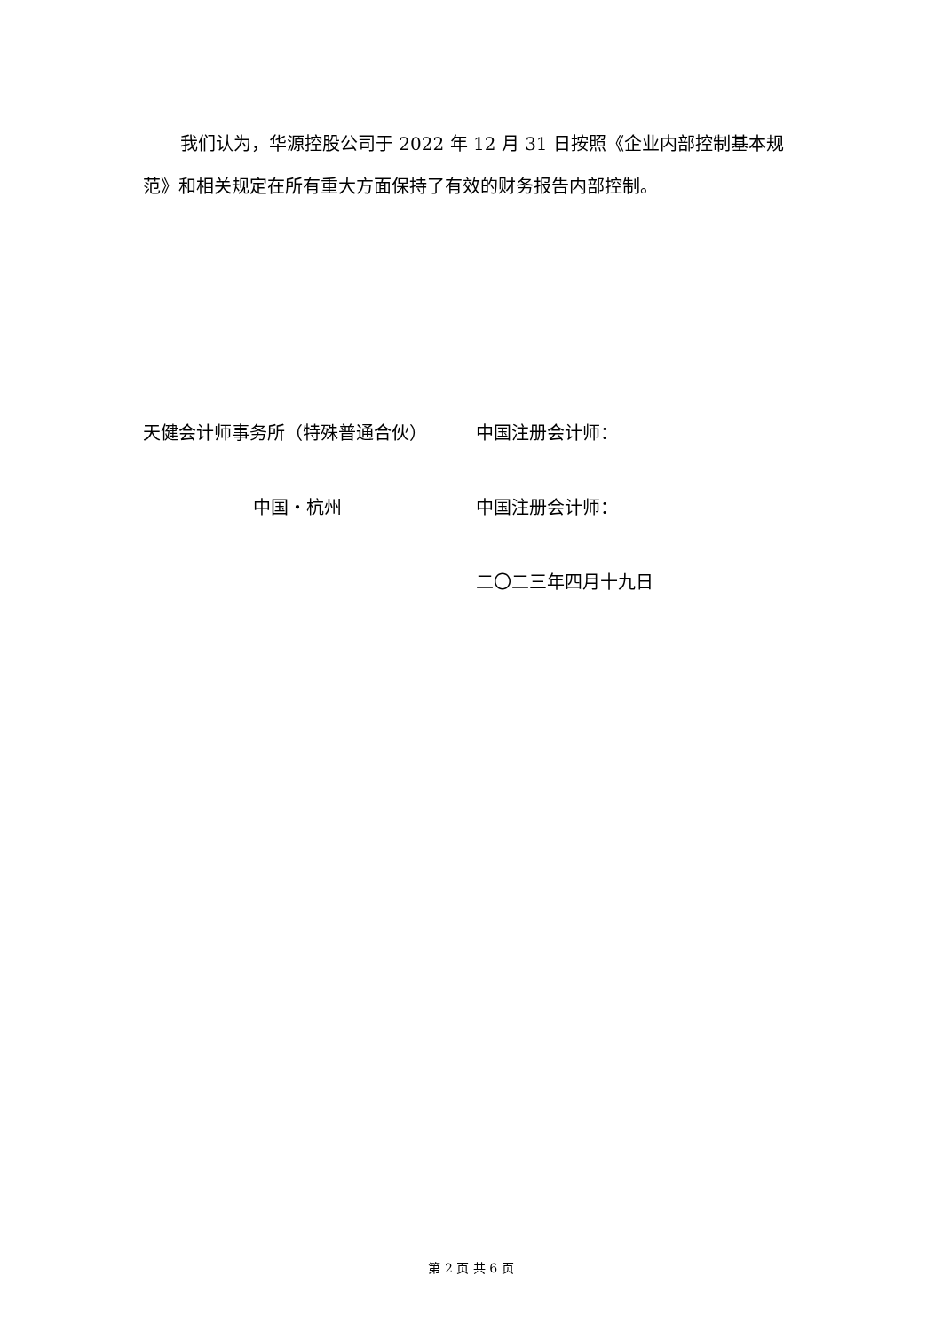我们认为，华源控股公司于 2022 年 12 月 31 日按照《企业内部控制基本规范》和相关规定在所有重大方面保持了有效的财务报告内部控制。
天健会计师事务所（特殊普通合伙） 中国注册会计师：
中国・杭州 中国注册会计师：
二〇二三年四月十九日
第 2 页 共 6 页